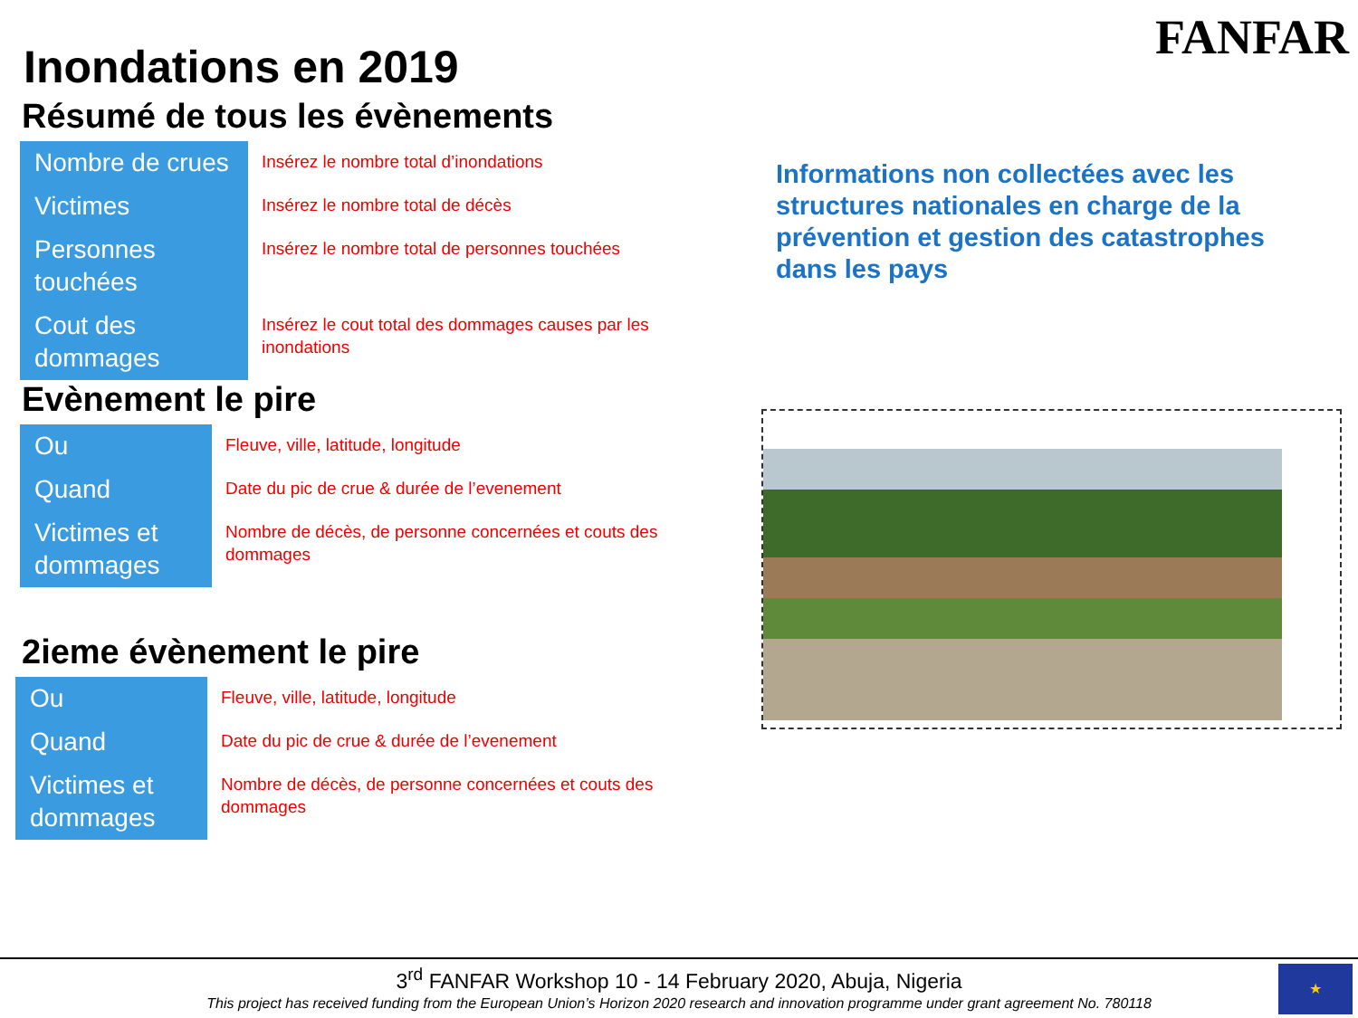FANFAR
Inondations en 2019
Résumé de tous les évènements
| Nombre de crues | Insérez le nombre total d’inondations |
| Victimes | Insérez le nombre total de décès |
| Personnes touchées | Insérez le nombre total de personnes touchées |
| Cout des dommages | Insérez le cout total des dommages causes par les inondations |
Evènement le pire
| Ou | Fleuve, ville, latitude, longitude |
| Quand | Date du pic de crue & durée de l’evenement |
| Victimes et dommages | Nombre de décès, de personne concernées et couts des dommages |
2ieme évènement le pire
| Ou | Fleuve, ville, latitude, longitude |
| Quand | Date du pic de crue & durée de l’evenement |
| Victimes et dommages | Nombre de décès, de personne concernées et couts des dommages |
Informations non collectées avec les structures nationales en charge de la prévention et gestion des catastrophes dans les pays
3<sup>rd</sup> FANFAR Workshop 10 - 14 February 2020, Abuja, Nigeria
This project has received funding from the European Union’s Horizon 2020 research and innovation programme under grant agreement No. 780118
★